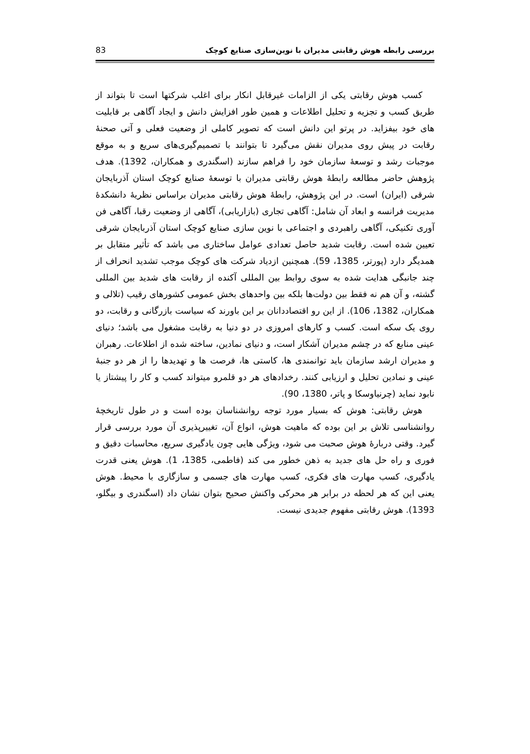بررسی رابطه هوش رقابتی مدیران با نوین‌سازی صنایع کوچک 83
کسب هوش رقابتی یکی از الزامات غیرقابل انکار برای اغلب شرکتها است تا بتواند از طریق کسب و تجزیه و تحلیل اطلاعات و همین طور افزایش دانش و ایجاد آگاهی بر قابلیت های خود بیفزاید. در پرتو این دانش است که تصویر کاملی از وضعیت فعلی و آتی صحنهٔ رقابت در پیش روی مدیران نقش می‌گیرد تا بتوانند با تصمیم‌گیری‌های سریع و به موقع موجبات رشد و توسعهٔ سازمان خود را فراهم سازند (اسگندری و همکاران، 1392). هدف پژوهش حاضر مطالعه رابطهٔ هوش رقابتی مدیران با توسعهٔ صنایع کوچک استان آذربایجان شرقی (ایران) است. در این پژوهش، رابطهٔ هوش رقابتی مدیران براساس نظریهٔ دانشکدهٔ مدیریت فرانسه و ابعاد آن شامل: آگاهی تجاری (بازاریابی)، آگاهی از وضعیت رقبا، آگاهی فن آوری تکنیکی، آگاهی راهبردی و اجتماعی با نوین سازی صنایع کوچک استان آذربایجان شرقی تعیین شده است. رقابت شدید حاصل تعدادی عوامل ساختاری می باشد که تأثیر متقابل بر همدیگر دارد (پورتر، 1385، 59). همچنین ازدیاد شرکت های کوچک موجب تشدید انحراف از چند جانبگی هدایت شده به سوی روابط بین المللی آکنده از رقابت های شدید بین المللی گشته، و آن هم نه فقط بین دولت‌ها بلکه بین واحدهای بخش عمومی کشورهای رقیب (تلالی و همکاران، 1382، 106). از این رو اقتصاددانان بر این باورند که سیاست بازرگانی و رقابت، دو روی یک سکه است. کسب و کارهای امروزی در دو دنیا به رقابت مشغول می باشد؛ دنیای عینی منابع که در چشم مدیران آشکار است، و دنیای نمادین، ساخته شده از اطلاعات. رهبران و مدیران ارشد سازمان باید توانمندی ها، کاستی ها، فرصت ها و تهدیدها را از هر دو جنبهٔ عینی و نمادین تحلیل و ارزیابی کنند. رخدادهای هر دو قلمرو میتواند کسب و کار را پیشتاز یا نابود نماید (چرنیاوسکا و پاتر، 1380، 90).
هوش رقابتی: هوش که بسیار مورد توجه روانشناسان بوده است و در طول تاریخچهٔ روانشناسی تلاش بر این بوده که ماهیت هوش، انواع آن، تغییرپذیری آن مورد بررسی قرار گیرد. وقتی دربارهٔ هوش صحبت می شود، ویژگی هایی چون یادگیری سریع، محاسبات دقیق و فوری و راه حل های جدید به ذهن خطور می کند (فاطمی، 1385، 1). هوش یعنی قدرت یادگیری، کسب مهارت های فکری، کسب مهارت های جسمی و سازگاری با محیط. هوش یعنی این که هر لحظه در برابر هر محرکی واکنش صحیح بتوان نشان داد (اسگندری و بیگلو، 1393). هوش رقابتی مفهوم جدیدی نیست.